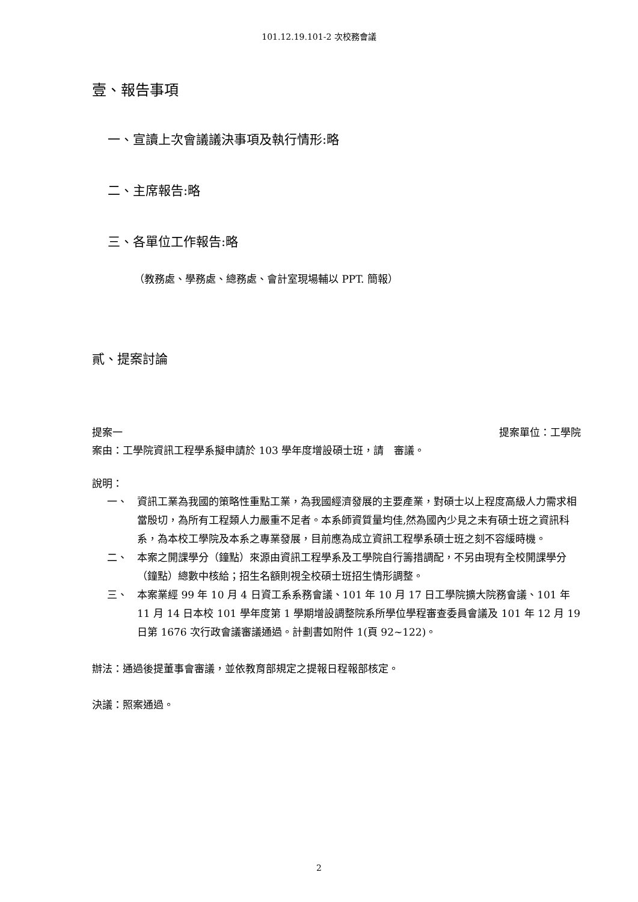101.12.19.101-2 次校務會議
壹、報告事項
一、宣讀上次會議議決事項及執行情形:略
二、主席報告:略
三、各單位工作報告:略
（教務處、學務處、總務處、會計室現場輔以 PPT. 簡報）
貳、提案討論
提案一 提案單位：工學院
案由：工學院資訊工程學系擬申請於 103 學年度增設碩士班，請　審議。
說明：
一、 資訊工業為我國的策略性重點工業，為我國經濟發展的主要產業，對碩士以上程度高級人力需求相當殷切，為所有工程類人力嚴重不足者。本系師資質量均佳,然為國內少見之未有碩士班之資訊科系，為本校工學院及本系之專業發展，目前應為成立資訊工程學系碩士班之刻不容緩時機。
二、 本案之開課學分（鐘點）來源由資訊工程學系及工學院自行籌措調配，不另由現有全校開課學分（鐘點）總數中核給；招生名額則視全校碩士班招生情形調整。
三、 本案業經 99 年 10 月 4 日資工系系務會議、101 年 10 月 17 日工學院擴大院務會議、101 年 11 月 14 日本校 101 學年度第 1 學期增設調整院系所學位學程審查委員會議及 101 年 12 月 19 日第 1676 次行政會議審議通過。計劃書如附件 1(頁 92~122)。
辦法：通過後提董事會審議，並依教育部規定之提報日程報部核定。
決議：照案通過。
2